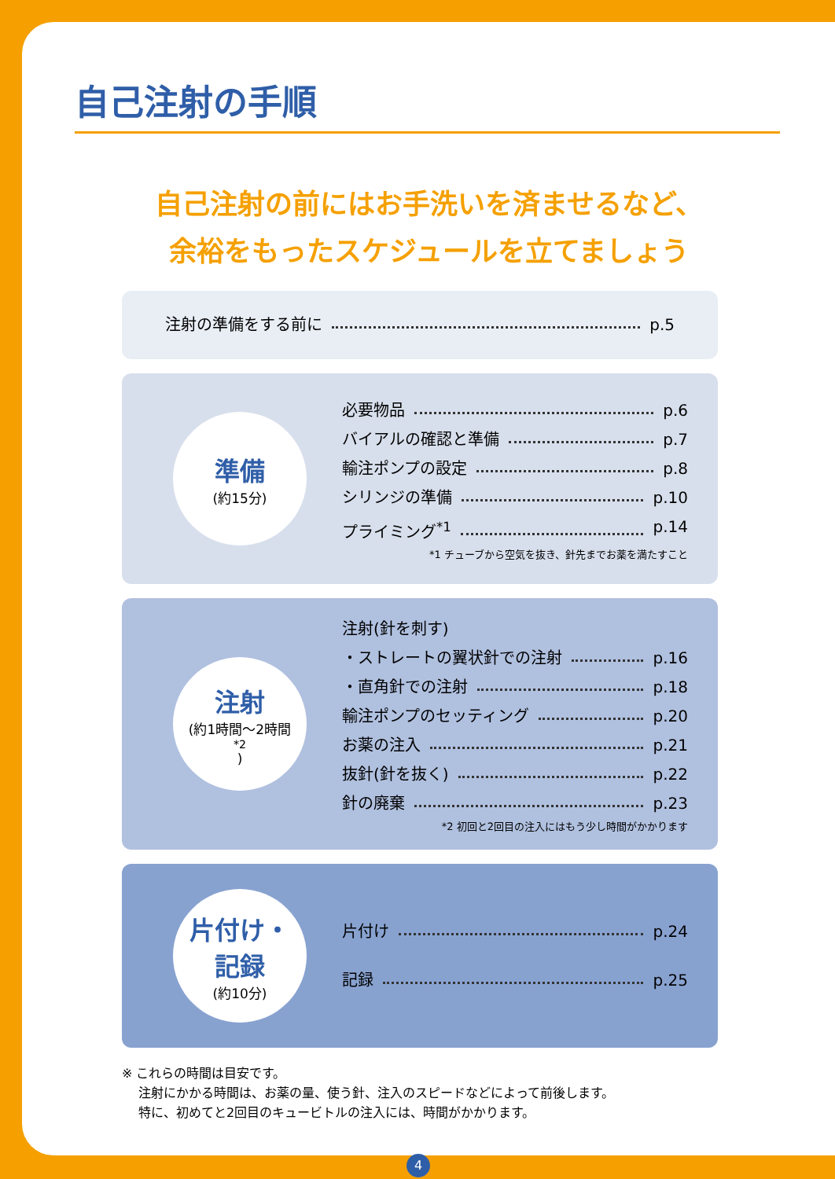自己注射の手順
自己注射の前にはお手洗いを済ませるなど、
余裕をもったスケジュールを立てましょう
注射の準備をする前に p.5
準備
(約15分)
必要物品 p.6
バイアルの確認と準備 p.7
輸注ポンプの設定 p.8
シリンジの準備 p.10
プライミング<sup>*1</sup> p.14
*1 チューブから空気を抜き、針先までお薬を満たすこと
注射
(約1時間〜2時間<sup>*2</sup>)
注射(針を刺す)
・ストレートの翼状針での注射 p.16
・直角針での注射 p.18
輸注ポンプのセッティング p.20
お薬の注入 p.21
抜針(針を抜く) p.22
針の廃棄 p.23
*2 初回と2回目の注入にはもう少し時間がかかります
片付け・
記録
(約10分)
片付け p.24
記録 p.25
※ これらの時間は目安です。
　 注射にかかる時間は、お薬の量、使う針、注入のスピードなどによって前後します。
　 特に、初めてと2回目のキュービトルの注入には、時間がかかります。
4